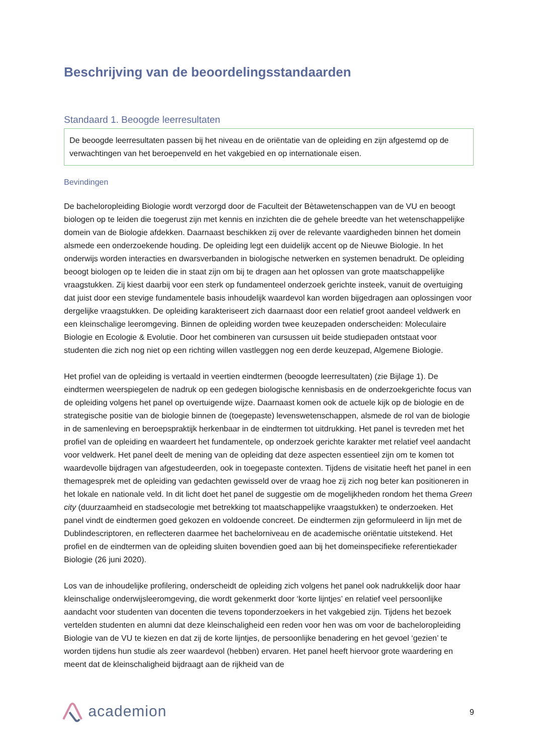Beschrijving van de beoordelingsstandaarden
Standaard 1. Beoogde leerresultaten
De beoogde leerresultaten passen bij het niveau en de oriëntatie van de opleiding en zijn afgestemd op de verwachtingen van het beroepenveld en het vakgebied en op internationale eisen.
Bevindingen
De bacheloropleiding Biologie wordt verzorgd door de Faculteit der Bètawetenschappen van de VU en beoogt biologen op te leiden die toegerust zijn met kennis en inzichten die de gehele breedte van het wetenschappelijke domein van de Biologie afdekken. Daarnaast beschikken zij over de relevante vaardigheden binnen het domein alsmede een onderzoekende houding. De opleiding legt een duidelijk accent op de Nieuwe Biologie. In het onderwijs worden interacties en dwarsverbanden in biologische netwerken en systemen benadrukt. De opleiding beoogt biologen op te leiden die in staat zijn om bij te dragen aan het oplossen van grote maatschappelijke vraagstukken. Zij kiest daarbij voor een sterk op fundamenteel onderzoek gerichte insteek, vanuit de overtuiging dat juist door een stevige fundamentele basis inhoudelijk waardevol kan worden bijgedragen aan oplossingen voor dergelijke vraagstukken. De opleiding karakteriseert zich daarnaast door een relatief groot aandeel veldwerk en een kleinschalige leeromgeving. Binnen de opleiding worden twee keuzepaden onderscheiden: Moleculaire Biologie en Ecologie & Evolutie. Door het combineren van cursussen uit beide studiepaden ontstaat voor studenten die zich nog niet op een richting willen vastleggen nog een derde keuzepad, Algemene Biologie.
Het profiel van de opleiding is vertaald in veertien eindtermen (beoogde leerresultaten) (zie Bijlage 1). De eindtermen weerspiegelen de nadruk op een gedegen biologische kennisbasis en de onderzoekgerichte focus van de opleiding volgens het panel op overtuigende wijze. Daarnaast komen ook de actuele kijk op de biologie en de strategische positie van de biologie binnen de (toegepaste) levenswetenschappen, alsmede de rol van de biologie in de samenleving en beroepspraktijk herkenbaar in de eindtermen tot uitdrukking. Het panel is tevreden met het profiel van de opleiding en waardeert het fundamentele, op onderzoek gerichte karakter met relatief veel aandacht voor veldwerk. Het panel deelt de mening van de opleiding dat deze aspecten essentieel zijn om te komen tot waardevolle bijdragen van afgestudeerden, ook in toegepaste contexten. Tijdens de visitatie heeft het panel in een themagesprek met de opleiding van gedachten gewisseld over de vraag hoe zij zich nog beter kan positioneren in het lokale en nationale veld. In dit licht doet het panel de suggestie om de mogelijkheden rondom het thema Green city (duurzaamheid en stadsecologie met betrekking tot maatschappelijke vraagstukken) te onderzoeken. Het panel vindt de eindtermen goed gekozen en voldoende concreet. De eindtermen zijn geformuleerd in lijn met de Dublindescriptoren, en reflecteren daarmee het bachelorniveau en de academische oriëntatie uitstekend. Het profiel en de eindtermen van de opleiding sluiten bovendien goed aan bij het domeinspecifieke referentiekader Biologie (26 juni 2020).
Los van de inhoudelijke profilering, onderscheidt de opleiding zich volgens het panel ook nadrukkelijk door haar kleinschalige onderwijsleeromgeving, die wordt gekenmerkt door ‘korte lijntjes’ en relatief veel persoonlijke aandacht voor studenten van docenten die tevens toponderzoekers in het vakgebied zijn. Tijdens het bezoek vertelden studenten en alumni dat deze kleinschaligheid een reden voor hen was om voor de bacheloropleiding Biologie van de VU te kiezen en dat zij de korte lijntjes, de persoonlijke benadering en het gevoel ‘gezien’ te worden tijdens hun studie als zeer waardevol (hebben) ervaren. Het panel heeft hiervoor grote waardering en meent dat de kleinschaligheid bijdraagt aan de rijkheid van de
academion
9